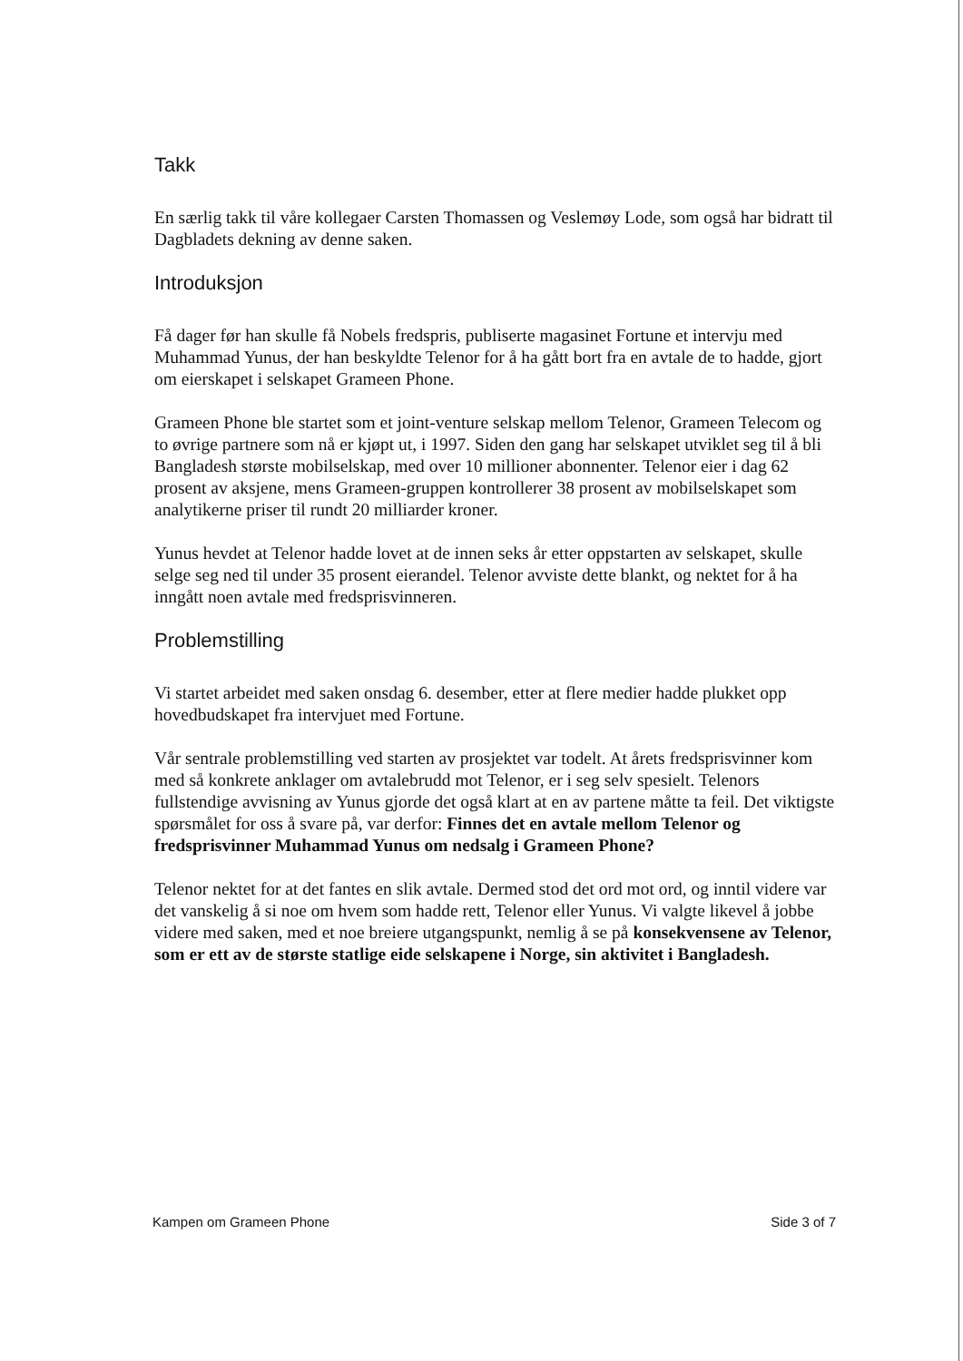Takk
En særlig takk til våre kollegaer Carsten Thomassen og Veslemøy Lode, som også har bidratt til Dagbladets dekning av denne saken.
Introduksjon
Få dager før han skulle få Nobels fredspris, publiserte magasinet Fortune et intervju med Muhammad Yunus, der han beskyldte Telenor for å ha gått bort fra en avtale de to hadde, gjort om eierskapet i selskapet Grameen Phone.
Grameen Phone ble startet som et joint-venture selskap mellom Telenor, Grameen Telecom og to øvrige partnere som nå er kjøpt ut, i 1997. Siden den gang har selskapet utviklet seg til å bli Bangladesh største mobilselskap, med over 10 millioner abonnenter. Telenor eier i dag 62 prosent av aksjene, mens Grameen-gruppen kontrollerer 38 prosent av mobilselskapet som analytikerne priser til rundt 20 milliarder kroner.
Yunus hevdet at Telenor hadde lovet at de innen seks år etter oppstarten av selskapet, skulle selge seg ned til under 35 prosent eierandel. Telenor avviste dette blankt, og nektet for å ha inngått noen avtale med fredsprisvinneren.
Problemstilling
Vi startet arbeidet med saken onsdag 6. desember, etter at flere medier hadde plukket opp hovedbudskapet fra intervjuet med Fortune.
Vår sentrale problemstilling ved starten av prosjektet var todelt. At årets fredsprisvinner kom med så konkrete anklager om avtalebrudd mot Telenor, er i seg selv spesielt. Telenors fullstendige avvisning av Yunus gjorde det også klart at en av partene måtte ta feil. Det viktigste spørsmålet for oss å svare på, var derfor: Finnes det en avtale mellom Telenor og fredsprisvinner Muhammad Yunus om nedsalg i Grameen Phone?
Telenor nektet for at det fantes en slik avtale. Dermed stod det ord mot ord, og inntil videre var det vanskelig å si noe om hvem som hadde rett, Telenor eller Yunus. Vi valgte likevel å jobbe videre med saken, med et noe breiere utgangspunkt, nemlig å se på konsekvensene av Telenor, som er ett av de største statlige eide selskapene i Norge, sin aktivitet i Bangladesh.
Kampen om Grameen Phone Side 3 of 7